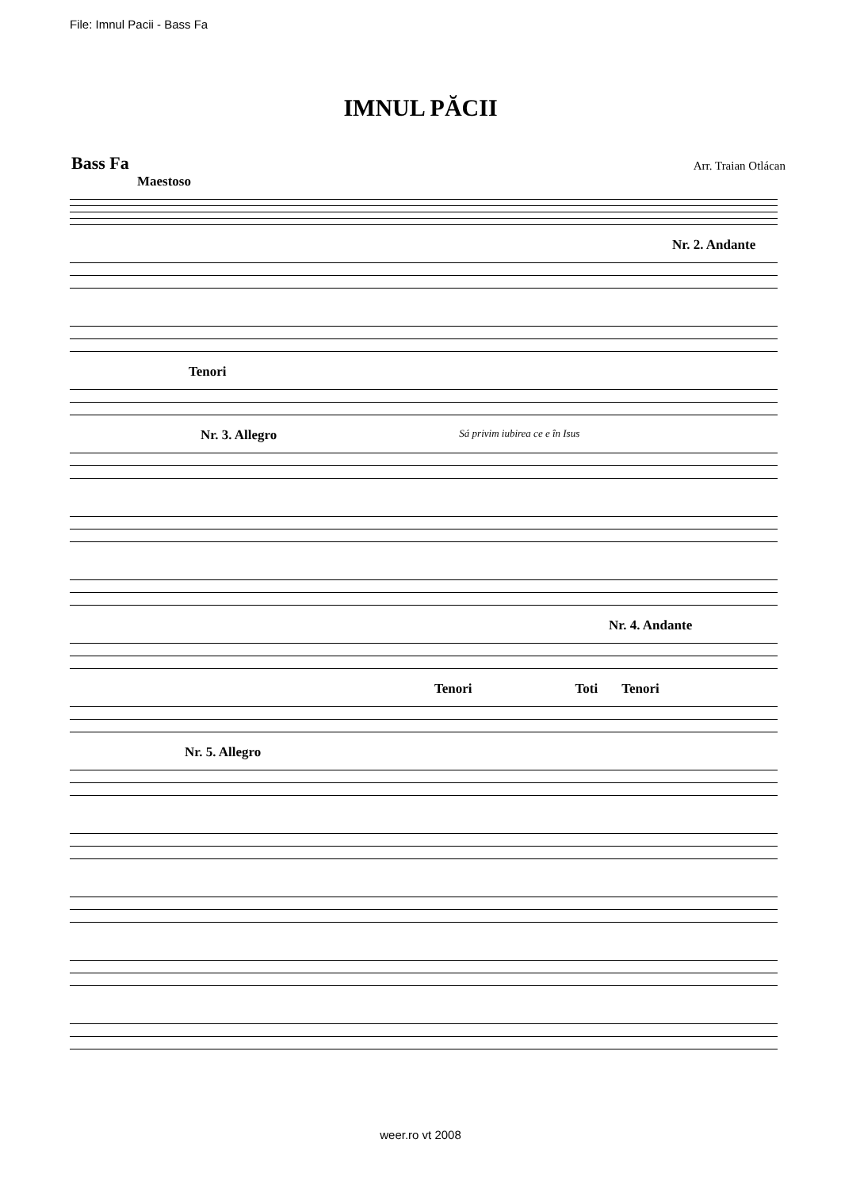File: Imnul Pacii - Bass Fa
IMNUL PĂCII
Bass Fa Arr. Traian Otlácan
Maestoso
Nr. 2. Andante
Tenori
Nr. 3. Allegro Sá privim iubirea ce e în Isus
Nr. 4. Andante
Tenori Toti Tenori
Nr. 5. Allegro
weer.ro vt 2008